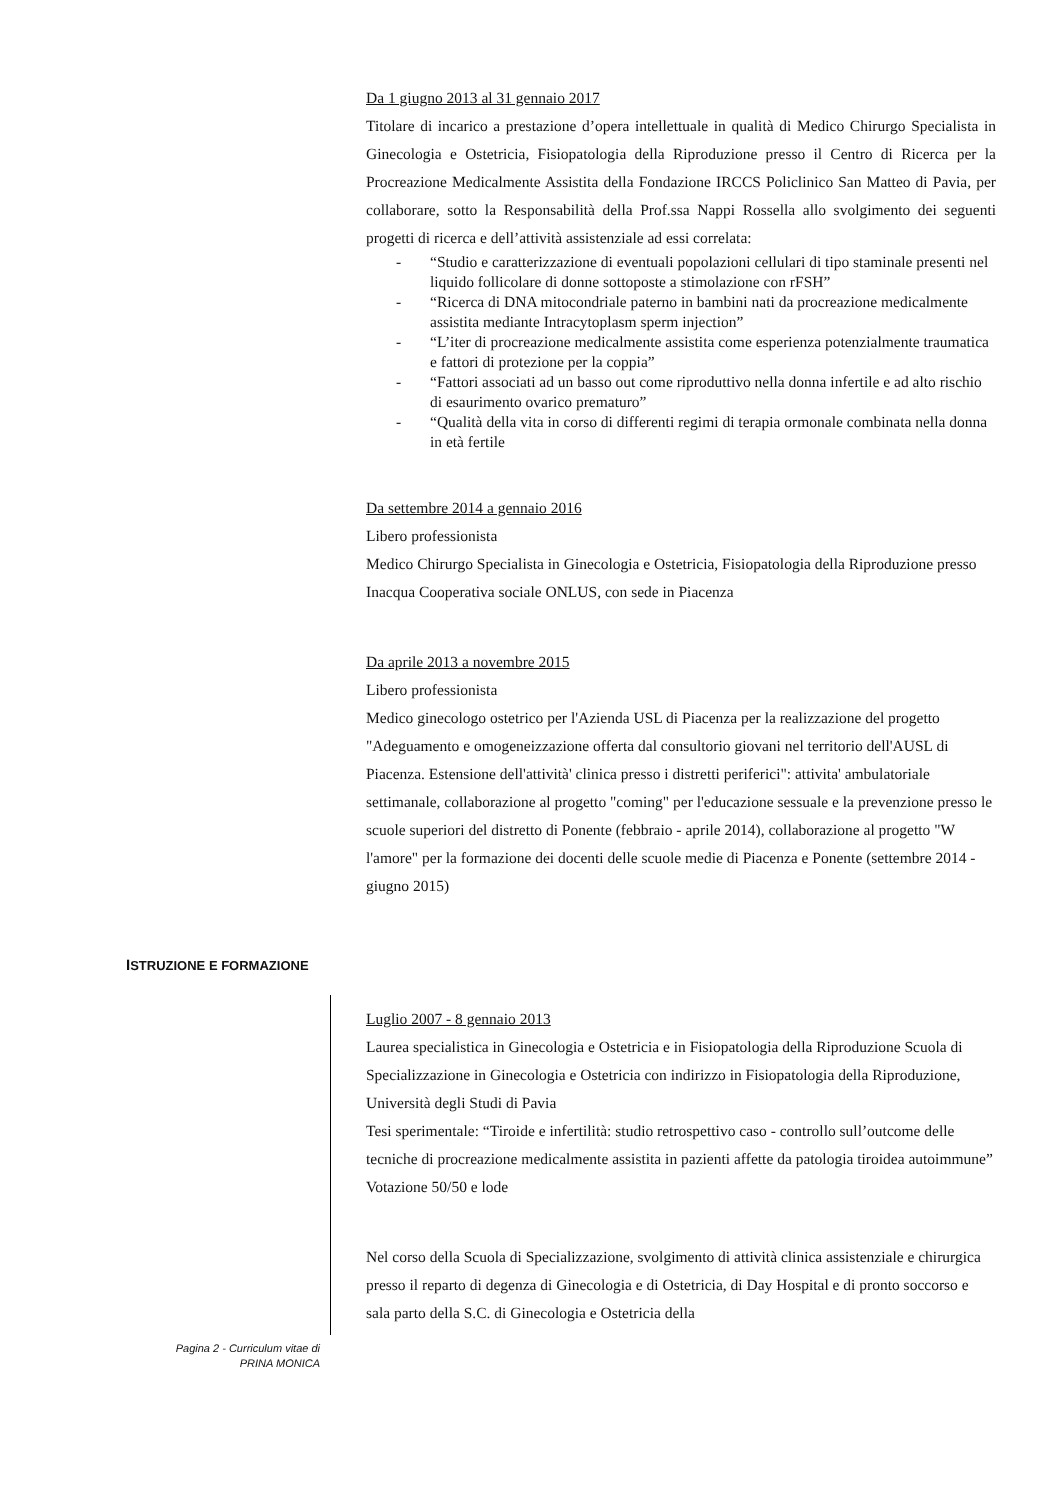Da 1 giugno 2013 al 31 gennaio 2017
Titolare di incarico a prestazione d’opera intellettuale in qualità di Medico Chirurgo Specialista in Ginecologia e Ostetricia, Fisiopatologia della Riproduzione presso il Centro di Ricerca per la Procreazione Medicalmente Assistita della Fondazione IRCCS Policlinico San Matteo di Pavia, per collaborare, sotto la Responsabilità della Prof.ssa Nappi Rossella allo svolgimento dei seguenti progetti di ricerca e dell’attività assistenziale ad essi correlata:
- “Studio e caratterizzazione di eventuali popolazioni cellulari di tipo staminale presenti nel liquido follicolare di donne sottoposte a stimolazione con rFSH”
- “Ricerca di DNA mitocondriale paterno in bambini nati da procreazione medicalmente assistita mediante Intracytoplasm sperm injection”
- “L’iter di procreazione medicalmente assistita come esperienza potenzialmente traumatica e fattori di protezione per la coppia”
- “Fattori associati ad un basso out come riproduttivo nella donna infertile e ad alto rischio di esaurimento ovarico prematuro”
- “Qualità della vita in corso di differenti regimi di terapia ormonale combinata nella donna in età fertile
Da settembre 2014 a gennaio 2016
Libero professionista
Medico Chirurgo Specialista in Ginecologia e Ostetricia, Fisiopatologia della Riproduzione presso Inacqua Cooperativa sociale ONLUS, con sede in Piacenza
Da aprile 2013 a novembre 2015
Libero professionista
Medico ginecologo ostetrico per l'Azienda USL di Piacenza per la realizzazione del progetto "Adeguamento e omogeneizzazione offerta dal consultorio giovani nel territorio dell'AUSL di Piacenza. Estensione dell'attività' clinica presso i distretti periferici": attivita' ambulatoriale settimanale, collaborazione al progetto "coming" per l'educazione sessuale e la prevenzione presso le scuole superiori del distretto di Ponente (febbraio - aprile 2014), collaborazione al progetto "W l'amore" per la formazione dei docenti delle scuole medie di Piacenza e Ponente (settembre 2014 - giugno 2015)
ISTRUZIONE E FORMAZIONE
Luglio 2007 - 8 gennaio 2013
Laurea specialistica in Ginecologia e Ostetricia e in Fisiopatologia della Riproduzione Scuola di Specializzazione in Ginecologia e Ostetricia con indirizzo in Fisiopatologia della Riproduzione, Università degli Studi di Pavia
Tesi sperimentale: “Tiroide e infertilità: studio retrospettivo caso - controllo sull’outcome delle tecniche di procreazione medicalmente assistita in pazienti affette da patologia tiroidea autoimmune”
Votazione 50/50 e lode
Nel corso della Scuola di Specializzazione, svolgimento di attività clinica assistenziale e chirurgica presso il reparto di degenza di Ginecologia e di Ostetricia, di Day Hospital e di pronto soccorso e sala parto della S.C. di Ginecologia e Ostetricia della
Pagina 2 - Curriculum vitae di
PRINA MONICA